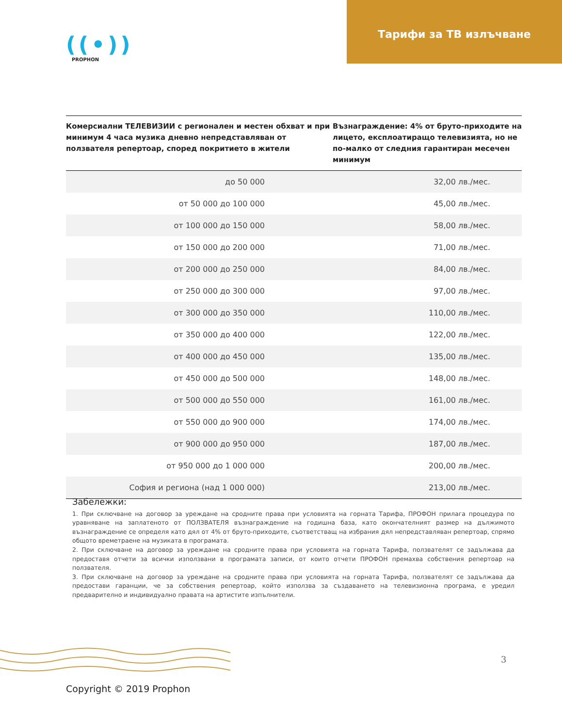Тарифи за ТВ излъчване
((•))
PROPHON
| Комерсиални ТЕЛЕВИЗИИ с регионален и местен обхват и при минимум 4 часа музика дневно непредставляван от ползвателя репертоар, според покритието в жители | Възнаграждение: 4% от бруто-приходите на лицето, експлоатиращо телевизията, но не по-малко от следния гарантиран месечен минимум |
| --- | --- |
| до 50 000 | 32,00 лв./мес. |
| от 50 000 до 100 000 | 45,00 лв./мес. |
| от 100 000 до 150 000 | 58,00 лв./мес. |
| от 150 000 до 200 000 | 71,00 лв./мес. |
| от 200 000 до 250 000 | 84,00 лв./мес. |
| от 250 000 до 300 000 | 97,00 лв./мес. |
| от 300 000 до 350 000 | 110,00 лв./мес. |
| от 350 000 до 400 000 | 122,00 лв./мес. |
| от 400 000 до 450 000 | 135,00 лв./мес. |
| от 450 000 до 500 000 | 148,00 лв./мес. |
| от 500 000 до 550 000 | 161,00 лв./мес. |
| от 550 000 до 900 000 | 174,00 лв./мес. |
| от 900 000 до 950 000 | 187,00 лв./мес. |
| от 950 000 до 1 000 000 | 200,00 лв./мес. |
| София и региона (над 1 000 000) | 213,00 лв./мес. |
Забележки:
1. При сключване на договор за уреждане на сродните права при условията на горната Тарифа, ПРОФОН прилага процедура по уравняване на заплатеното от ПОЛЗВАТЕЛЯ възнаграждение на годишна база, като окончателният размер на дължимото възнаграждение се определя като дял от 4% от бруто-приходите, съответстващ на избрания дял непредставляван репертоар, спрямо общото времетраене на музиката в програмата.
2. При сключване на договор за уреждане на сродните права при условията на горната Тарифа, ползвателят се задължава да предоставя отчети за всички използвани в програмата записи, от които отчети ПРОФОН премахва собствения репертоар на ползвателя.
3. При сключване на договор за уреждане на сродните права при условията на горната Тарифа, ползвателят се задължава да предостави гаранции, че за собствения репертоар, който използва за създаването на телевизионна програма, е уредил предварително и индивидуално правата на артистите изпълнители.
3
Copyright © 2019 Prophon